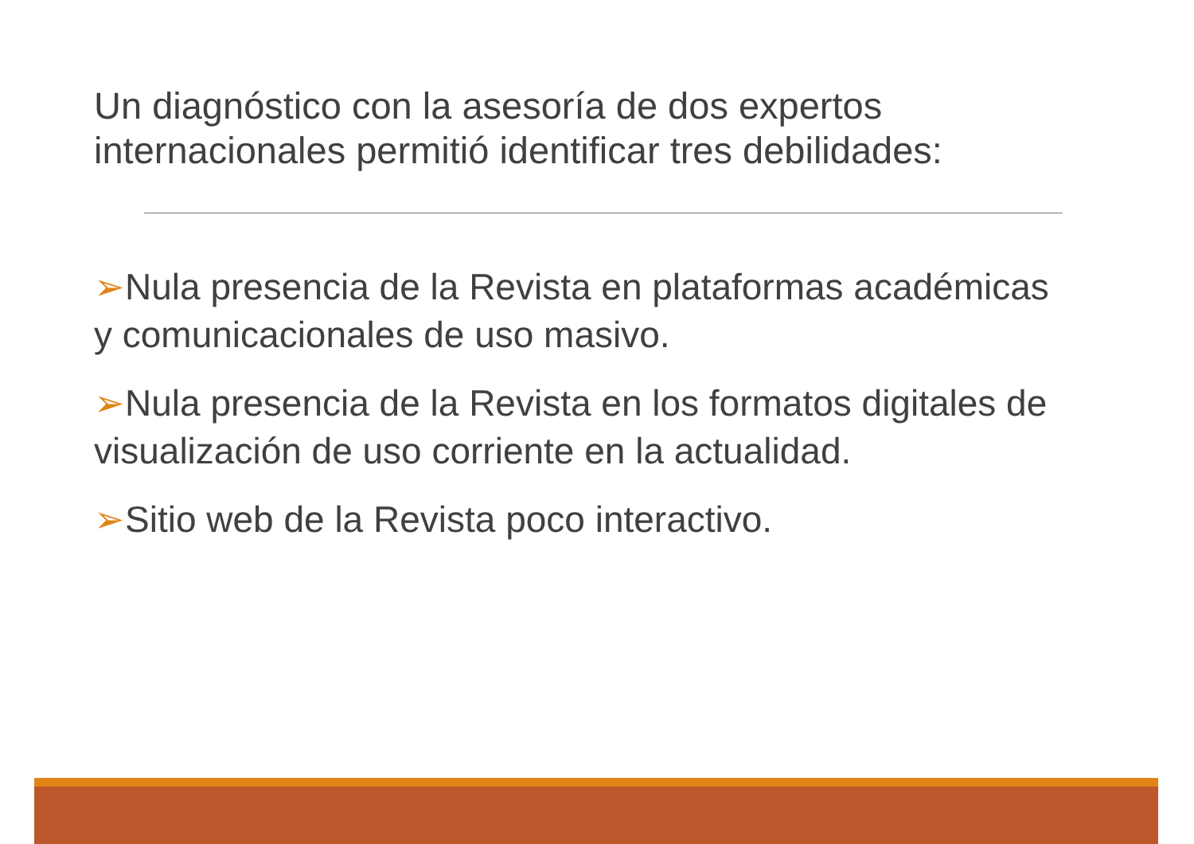Un diagnóstico con la asesoría de dos expertos internacionales permitió identificar tres debilidades:
➢Nula presencia de la Revista en plataformas académicas y comunicacionales de uso masivo.
➢Nula presencia de la Revista en los formatos digitales de visualización de uso corriente en la actualidad.
➢Sitio web de la Revista poco interactivo.